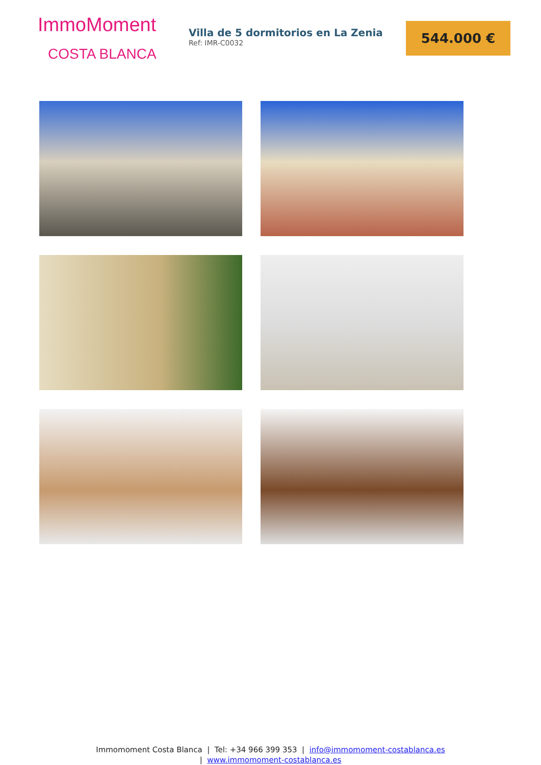ImmoMoment
COSTA BLANCA
Villa de 5 dormitorios en La Zenia
Ref: IMR-C0032
544.000 €
Immomoment Costa Blanca | Tel: +34 966 399 353 | info@immomoment-costablanca.es
| www.immomoment-costablanca.es